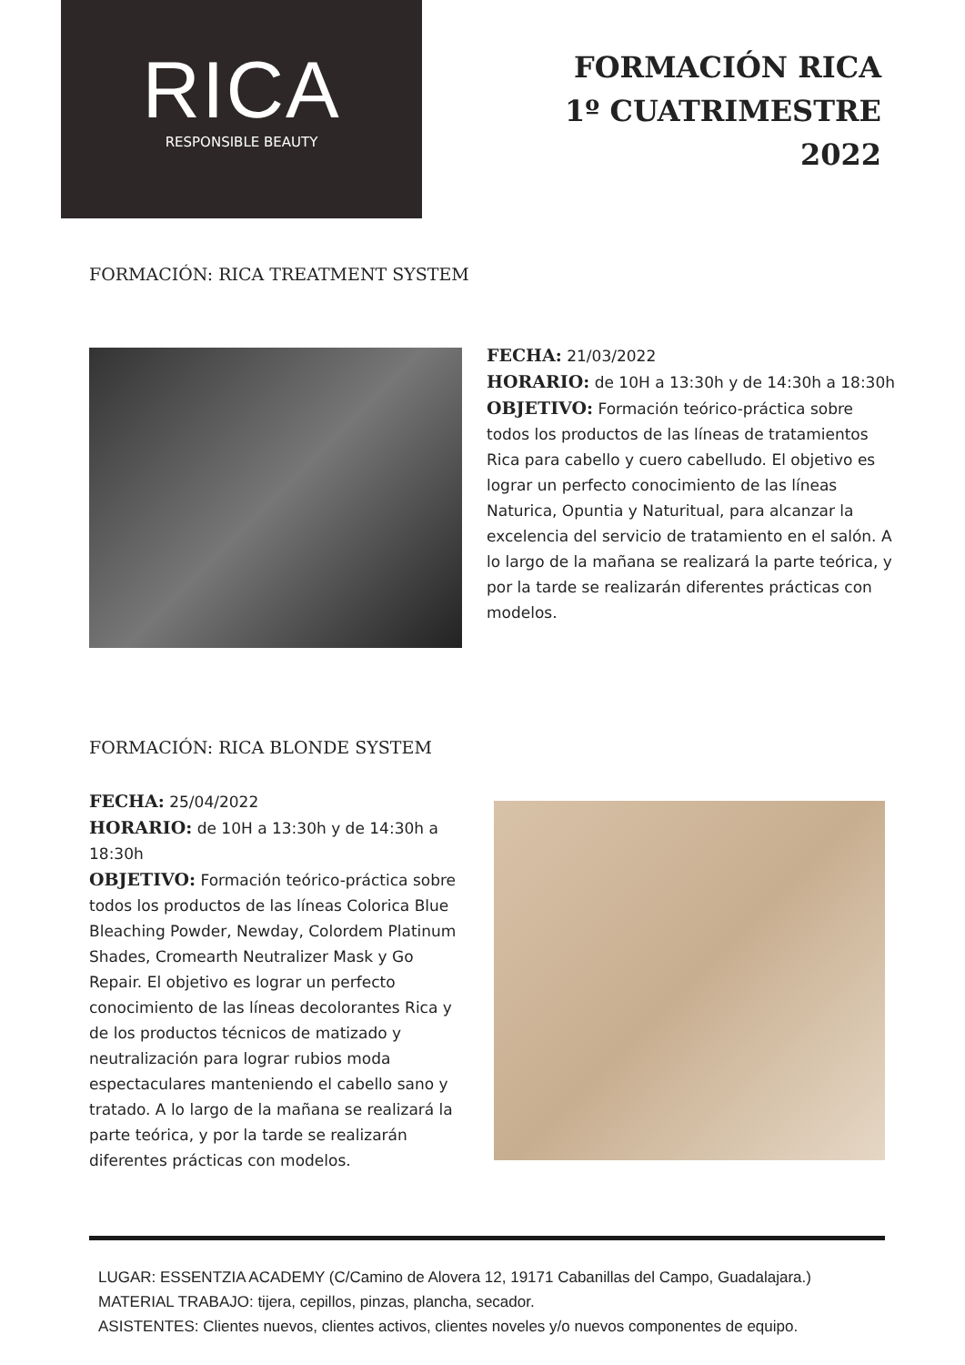RICA
RESPONSIBLE BEAUTY
FORMACIÓN RICA
1º CUATRIMESTRE
2022
FORMACIÓN: RICA TREATMENT SYSTEM
FECHA: 21/03/2022
HORARIO: de 10H a 13:30h y de 14:30h a 18:30h
OBJETIVO: Formación teórico-práctica sobre todos los productos de las líneas de tratamientos Rica para cabello y cuero cabelludo. El objetivo es lograr un perfecto conocimiento de las líneas Naturica, Opuntia y Naturitual, para alcanzar la excelencia del servicio de tratamiento en el salón. A lo largo de la mañana se realizará la parte teórica, y por la tarde se realizarán diferentes prácticas con modelos.
FORMACIÓN: RICA BLONDE SYSTEM
FECHA: 25/04/2022
HORARIO: de 10H a 13:30h y de 14:30h a 18:30h
OBJETIVO: Formación teórico-práctica sobre todos los productos de las líneas Colorica Blue Bleaching Powder, Newday, Colordem Platinum Shades, Cromearth Neutralizer Mask y Go Repair. El objetivo es lograr un perfecto conocimiento de las líneas decolorantes Rica y de los productos técnicos de matizado y neutralización para lograr rubios moda espectaculares manteniendo el cabello sano y tratado. A lo largo de la mañana se realizará la parte teórica, y por la tarde se realizarán diferentes prácticas con modelos.
LUGAR: ESSENTZIA ACADEMY (C/Camino de Alovera 12, 19171 Cabanillas del Campo, Guadalajara.)
MATERIAL TRABAJO: tijera, cepillos, pinzas, plancha, secador.
ASISTENTES: Clientes nuevos, clientes activos, clientes noveles y/o nuevos componentes de equipo.